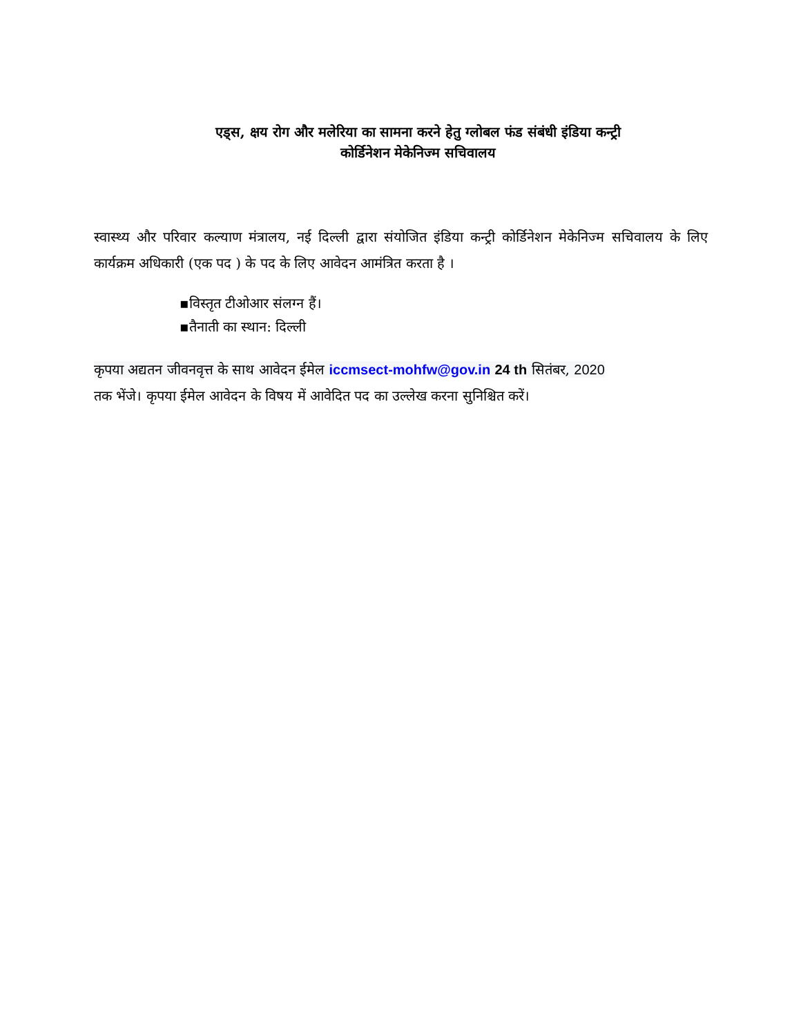एड्स, क्षय रोग और मलेरिया का सामना करने हेतु ग्लोबल फंड संबंधी इंडिया कन्ट्री
कोर्डिनेशन मेकेनिज्म सचिवालय
स्वास्थ्य और परिवार कल्याण मंत्रालय, नई दिल्ली द्वारा संयोजित इंडिया कन्ट्री कोर्डिनेशन मेकेनिज्म सचिवालय के लिए कार्यक्रम अधिकारी (एक पद ) के पद के लिए आवेदन आमंत्रित करता है ।
▪विस्तृत टीओआर संलग्न हैं।
▪तैनाती का स्थान: दिल्ली
कृपया अद्यतन जीवनवृत्त के साथ आवेदन ईमेल iccmsect-mohfw@gov.in 24 th सितंबर, 2020
तक भेंजे। कृपया ईमेल आवेदन के विषय में आवेदित पद का उल्लेख करना सुनिश्चित करें।